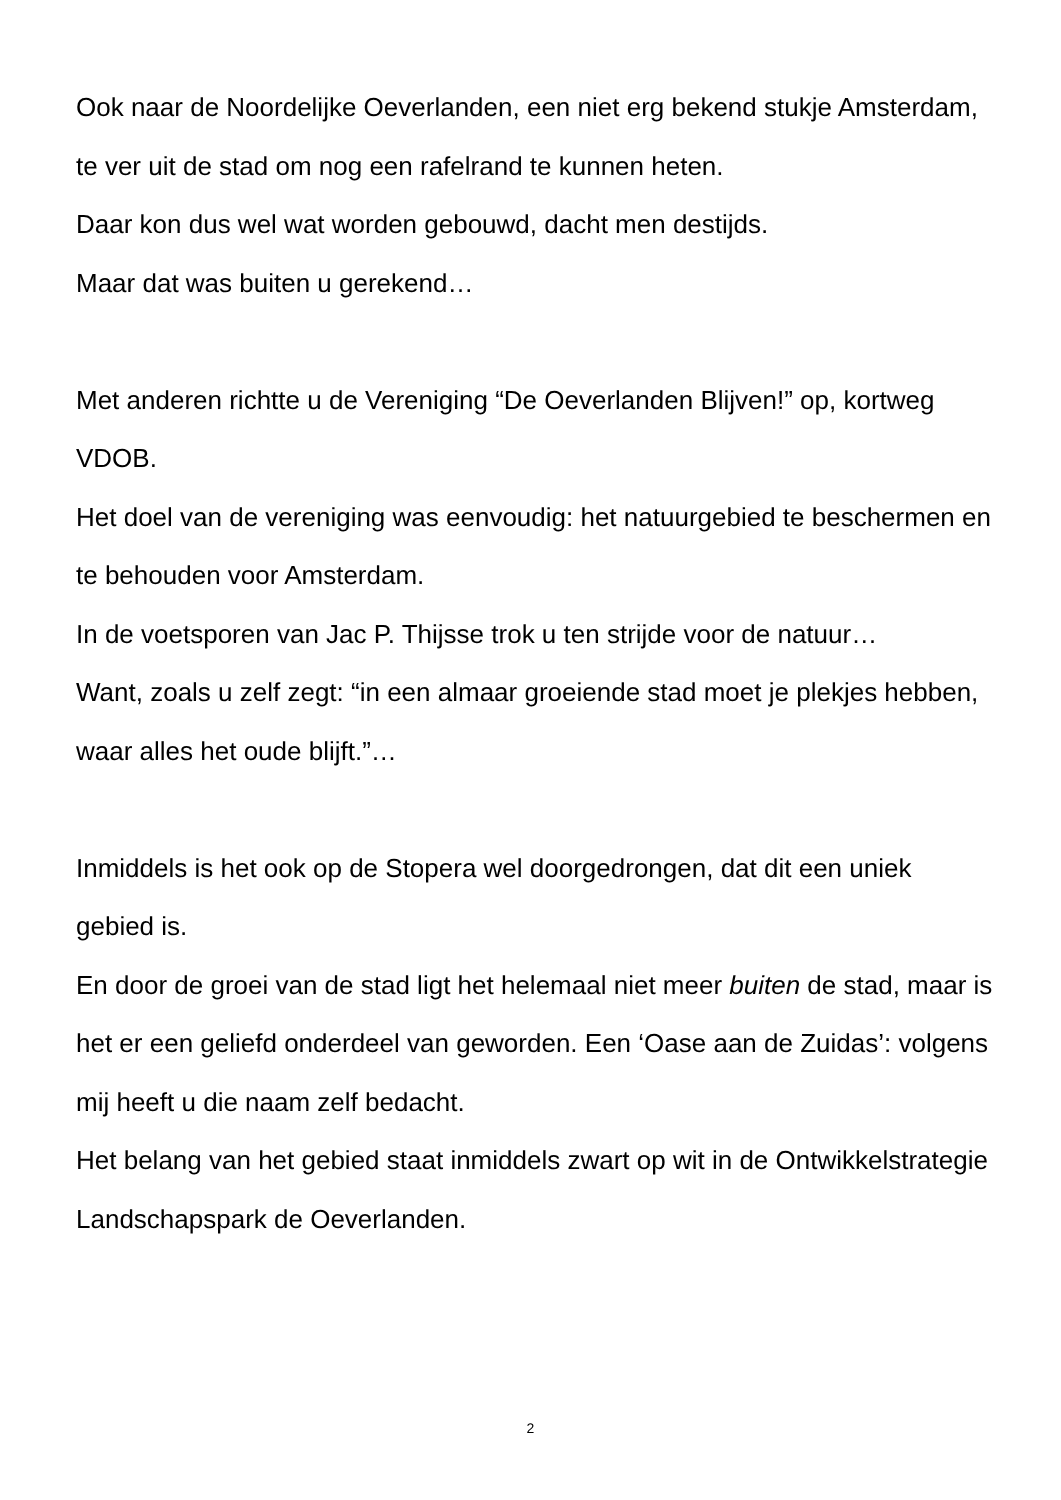Ook naar de Noordelijke Oeverlanden, een niet erg bekend stukje Amsterdam, te ver uit de stad om nog een rafelrand te kunnen heten.
Daar kon dus wel wat worden gebouwd, dacht men destijds.
Maar dat was buiten u gerekend…
Met anderen richtte u de Vereniging “De Oeverlanden Blijven!” op, kortweg VDOB.
Het doel van de vereniging was eenvoudig: het natuurgebied te beschermen en te behouden voor Amsterdam.
In de voetsporen van Jac P. Thijsse trok u ten strijde voor de natuur…
Want, zoals u zelf zegt: “in een almaar groeiende stad moet je plekjes hebben, waar alles het oude blijft.”…
Inmiddels is het ook op de Stopera wel doorgedrongen, dat dit een uniek gebied is.
En door de groei van de stad ligt het helemaal niet meer buiten de stad, maar is het er een geliefd onderdeel van geworden. Een ‘Oase aan de Zuidas’: volgens mij heeft u die naam zelf bedacht.
Het belang van het gebied staat inmiddels zwart op wit in de Ontwikkelstrategie Landschapspark de Oeverlanden.
2